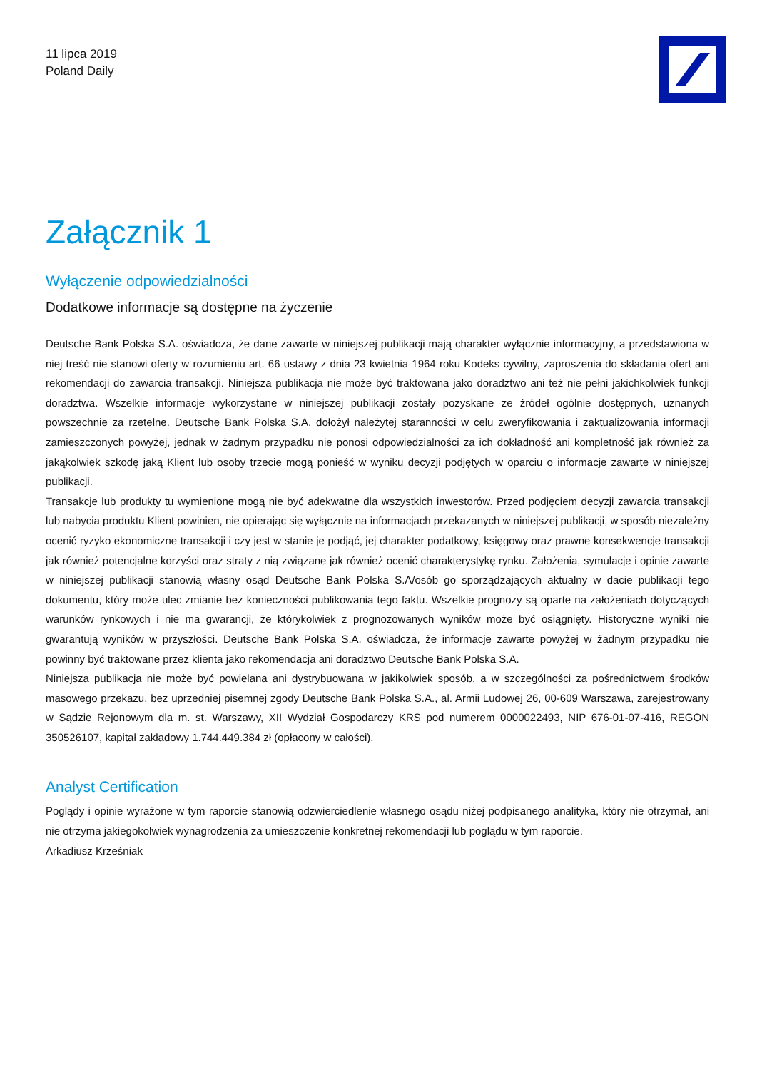11 lipca 2019
Poland Daily
Załącznik 1
Wyłączenie odpowiedzialności
Dodatkowe informacje są dostępne na życzenie
Deutsche Bank Polska S.A. oświadcza, że dane zawarte w niniejszej publikacji mają charakter wyłącznie informacyjny, a przedstawiona w niej treść nie stanowi oferty w rozumieniu art. 66 ustawy z dnia 23 kwietnia 1964 roku Kodeks cywilny, zaproszenia do składania ofert ani rekomendacji do zawarcia transakcji. Niniejsza publikacja nie może być traktowana jako doradztwo ani też nie pełni jakichkolwiek funkcji doradztwa. Wszelkie informacje wykorzystane w niniejszej publikacji zostały pozyskane ze źródeł ogólnie dostępnych, uznanych powszechnie za rzetelne. Deutsche Bank Polska S.A. dołożył należytej staranności w celu zweryfikowania i zaktualizowania informacji zamieszczonych powyżej, jednak w żadnym przypadku nie ponosi odpowiedzialności za ich dokładność ani kompletność jak również za jakąkolwiek szkodę jaką Klient lub osoby trzecie mogą ponieść w wyniku decyzji podjętych w oparciu o informacje zawarte w niniejszej publikacji.
Transakcje lub produkty tu wymienione mogą nie być adekwatne dla wszystkich inwestorów. Przed podjęciem decyzji zawarcia transakcji lub nabycia produktu Klient powinien, nie opierając się wyłącznie na informacjach przekazanych w niniejszej publikacji, w sposób niezależny ocenić ryzyko ekonomiczne transakcji i czy jest w stanie je podjąć, jej charakter podatkowy, księgowy oraz prawne konsekwencje transakcji jak również potencjalne korzyści oraz straty z nią związane jak również ocenić charakterystykę rynku. Założenia, symulacje i opinie zawarte w niniejszej publikacji stanowią własny osąd Deutsche Bank Polska S.A/osób go sporządzających aktualny w dacie publikacji tego dokumentu, który może ulec zmianie bez konieczności publikowania tego faktu. Wszelkie prognozy są oparte na założeniach dotyczących warunków rynkowych i nie ma gwarancji, że którykolwiek z prognozowanych wyników może być osiągnięty. Historyczne wyniki nie gwarantują wyników w przyszłości. Deutsche Bank Polska S.A. oświadcza, że informacje zawarte powyżej w żadnym przypadku nie powinny być traktowane przez klienta jako rekomendacja ani doradztwo Deutsche Bank Polska S.A.
Niniejsza publikacja nie może być powielana ani dystrybuowana w jakikolwiek sposób, a w szczególności za pośrednictwem środków masowego przekazu, bez uprzedniej pisemnej zgody Deutsche Bank Polska S.A., al. Armii Ludowej 26, 00-609 Warszawa, zarejestrowany w Sądzie Rejonowym dla m. st. Warszawy, XII Wydział Gospodarczy KRS pod numerem 0000022493, NIP 676-01-07-416, REGON 350526107, kapitał zakładowy 1.744.449.384 zł (opłacony w całości).
Analyst Certification
Poglądy i opinie wyrażone w tym raporcie stanowią odzwierciedlenie własnego osądu niżej podpisanego analityka, który nie otrzymał, ani nie otrzyma jakiegokolwiek wynagrodzenia za umieszczenie konkretnej rekomendacji lub poglądu w tym raporcie.
Arkadiusz Krześniak